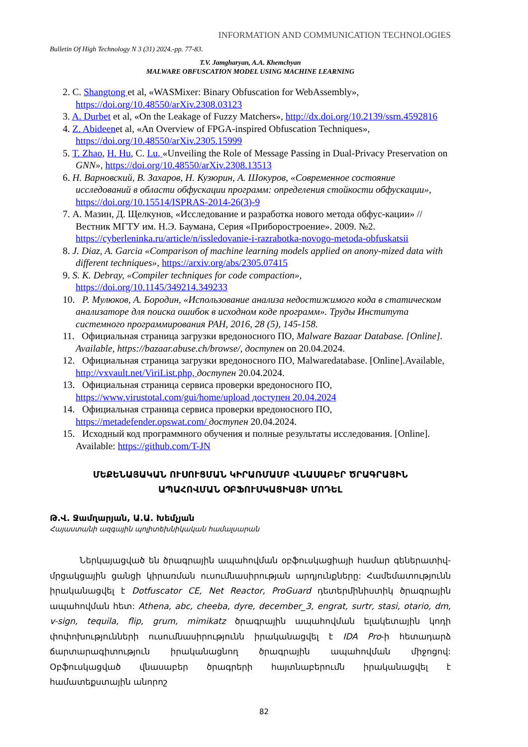INFORMATION AND COMMUNICATION TECHNOLOGIES
Bulletin Of High Technology N 3 (31) 2024.-pp. 77-83.
T.V. Jamgharyan, A.A. Khemchyan
MALWARE OBFUSCATION MODEL USING MACHINE LEARNING
2. C. Shangtong et al, «WASMixer: Binary Obfuscation for WebAssembly», https://doi.org/10.48550/arXiv.2308.03123
3. A. Durbet et al, «On the Leakage of Fuzzy Matchers», http://dx.doi.org/10.2139/ssrn.4592816
4. Z. Abideenet al, «An Overview of FPGA-inspired Obfuscation Techniques», https://doi.org/10.48550/arXiv.2305.15999
5. T. Zhao, H. Hu, C. Lu, «Unveiling the Role of Message Passing in Dual-Privacy Preservation on GNN», https://doi.org/10.48550/arXiv.2308.13513
6. Н. Варновский, В. Захаров, Н. Кузюрин, А. Шокуров, «Современное состояние исследований в области обфускации программ: определения стойкости обфускации», https://doi.org/10.15514/ISPRAS-2014-26(3)-9
7. А. Мазин, Д. Щелкунов, «Исследование и разработка нового метода обфус-кации» // Вестник МГТУ им. Н.Э. Баумана, Серия «Приборостроение». 2009. №2. https://cyberleninka.ru/article/n/issledovanie-i-razrabotka-novogo-metoda-obfuskatsii
8. J. Diaz, A. Garcia «Comparison of machine learning models applied on anony-mized data with different techniques», https://arxiv.org/abs/2305.07415
9. S. K. Debray, «Compiler techniques for code compaction», https://doi.org/10.1145/349214.349233
10. Р. Мулюков, А. Бородин, «Использование анализа недостижимого кода в статическом анализаторе для поиска ошибок в исходном коде программ». Труды Института системного программирования РАН, 2016, 28 (5), 145-158.
11. Официальная страница загрузки вредоносного ПО, Malware Bazaar Database. [Online]. Available, https://bazaar.abuse.ch/browse/, доступен on 20.04.2024.
12. Официальная страница загрузки вредоносного ПО, Malwaredatabase. [Online].Available, http://vxvault.net/ViriList.php, доступен 20.04.2024.
13. Официальная страница сервиса проверки вредоносного ПО, https://www.virustotal.com/gui/home/upload доступен 20.04.2024
14. Официальная страница сервиса проверки вредоносного ПО, https://metadefender.opswat.com/ доступен 20.04.2024.
15. Исходный код программного обучения и полные результаты исследования. [Online]. Available: https://github.com/T-JN
ՄԵՔԵՆԱՅԱԿԱՆ ՈՒՍՈՒՑՄԱՆ ԿԻՐԱՌՄԱՄԲ ՎՆԱՍԱԲԵՐ ԾՐԱԳՐԱՅԻՆ
ԱՊԱՀՈՎՄԱՆ ՕԲՖՈՒՍԿԱՑԻԱՅԻ ՄՈԴԵԼ
Թ.Վ. Ջամղարյան, Ա.Ա. Խեմչյան
Հայաստանի ազգային պոլիտեխնիկական համալսարան
Ներկայացված են ծրագրային ապահովման օբֆուսկացիայի համար գեներատիվ-մրցակցային ցանցի կիրառման ուսումնասիրության արդյունքները: Համեմատությունն իրականացվել է Dotfuscator CE, Net Reactor, ProGuard դետերմինիստիկ ծրագրային ապահովման հետ: Athena, abc, cheeba, dyre, december_3, engrat, surtr, stasi, otario, dm, v-sign, tequila, flip, grum, mimikatz ծրագրային ապահովման ելակետային կոդի փոփոխությունների ուսումնասիրությունն իրականացվել է IDA Pro-ի հետադարձ ճարտարագիտություն իրականացնող ծրագրային ապահովման միջոցով: Օբֆուսկացված վնասաբեր ծրագրերի հայտնաբերումն իրականացվել է համատեքստային անորոշ
82